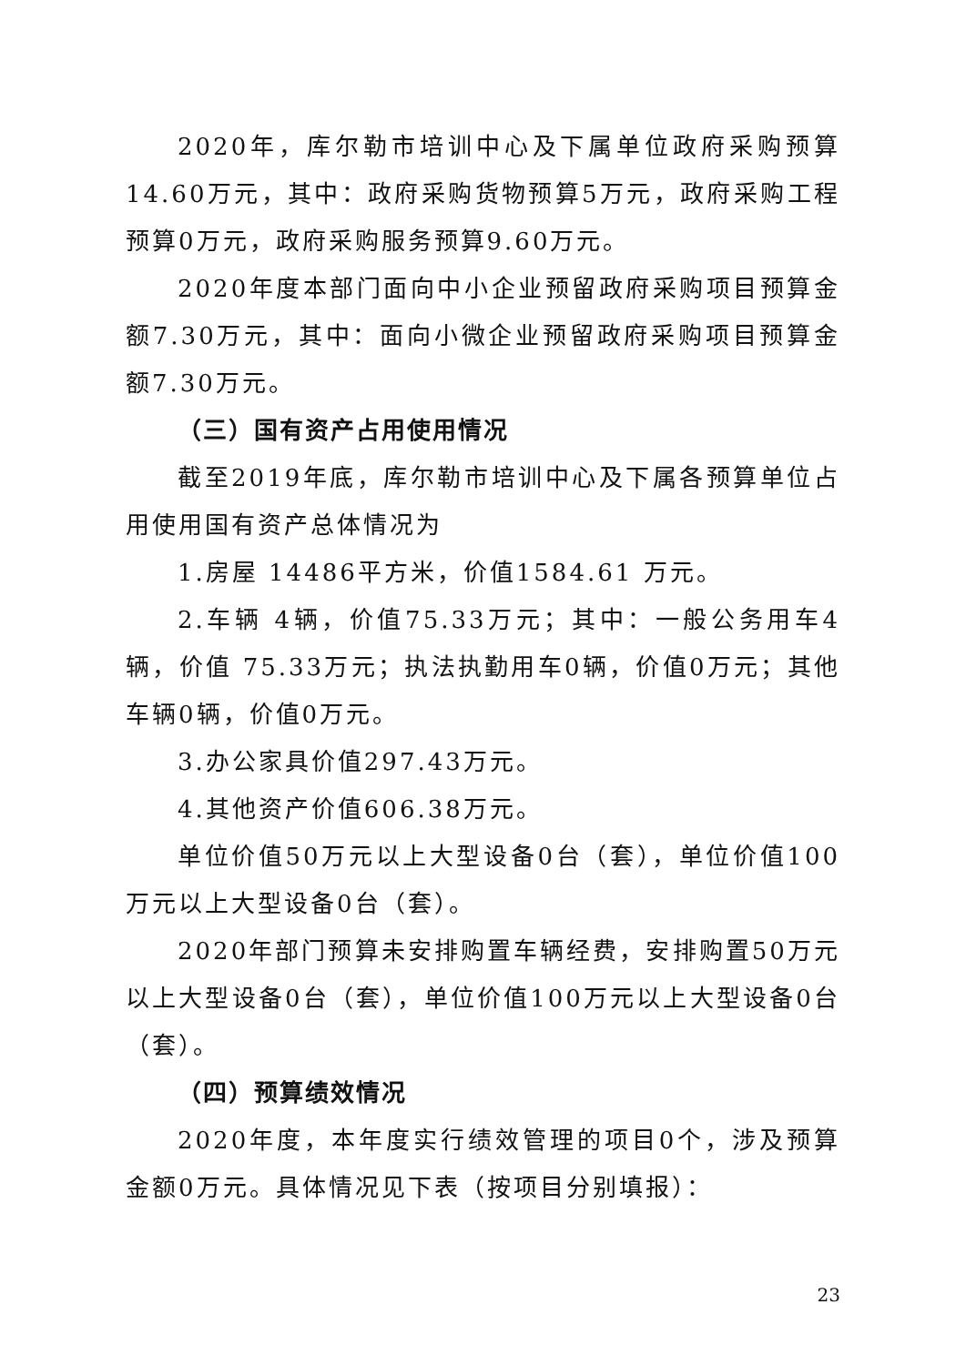2020年，库尔勒市培训中心及下属单位政府采购预算14.60万元，其中：政府采购货物预算5万元，政府采购工程预算0万元，政府采购服务预算9.60万元。
2020年度本部门面向中小企业预留政府采购项目预算金额7.30万元，其中：面向小微企业预留政府采购项目预算金额7.30万元。
（三）国有资产占用使用情况
截至2019年底，库尔勒市培训中心及下属各预算单位占用使用国有资产总体情况为
1.房屋 14486平方米，价值1584.61 万元。
2.车辆 4辆，价值75.33万元；其中：一般公务用车4辆，价值 75.33万元；执法执勤用车0辆，价值0万元；其他车辆0辆，价值0万元。
3.办公家具价值297.43万元。
4.其他资产价值606.38万元。
单位价值50万元以上大型设备0台（套），单位价值100万元以上大型设备0台（套）。
2020年部门预算未安排购置车辆经费，安排购置50万元以上大型设备0台（套），单位价值100万元以上大型设备0台（套）。
（四）预算绩效情况
2020年度，本年度实行绩效管理的项目0个，涉及预算金额0万元。具体情况见下表（按项目分别填报）：
23